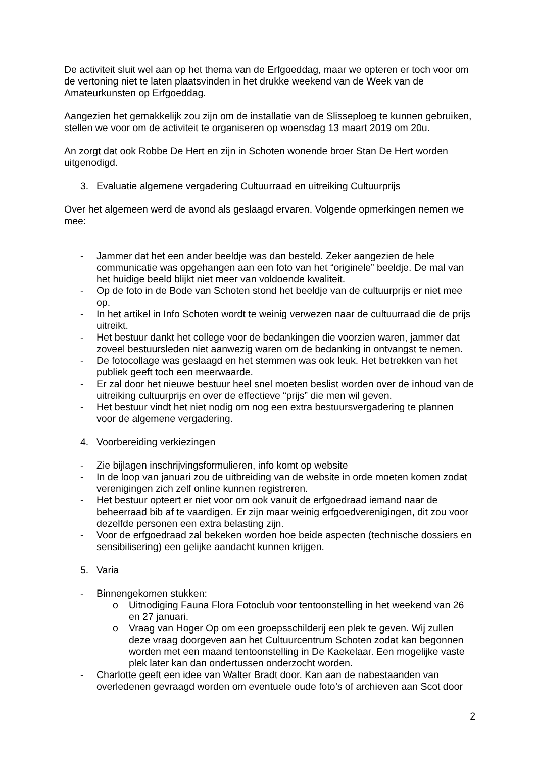De activiteit sluit wel aan op het thema van de Erfgoeddag, maar we opteren er toch voor om de vertoning niet te laten plaatsvinden in het drukke weekend van de Week van de Amateurkunsten op Erfgoeddag.
Aangezien het gemakkelijk zou zijn om de installatie van de Slisseploeg te kunnen gebruiken, stellen we voor om de activiteit te organiseren op woensdag 13 maart 2019 om 20u.
An zorgt dat ook Robbe De Hert en zijn in Schoten wonende broer Stan De Hert worden uitgenodigd.
3. Evaluatie algemene vergadering Cultuurraad en uitreiking Cultuurprijs
Over het algemeen werd de avond als geslaagd ervaren. Volgende opmerkingen nemen we mee:
- Jammer dat het een ander beeldje was dan besteld. Zeker aangezien de hele communicatie was opgehangen aan een foto van het “originele” beeldje. De mal van het huidige beeld blijkt niet meer van voldoende kwaliteit.
- Op de foto in de Bode van Schoten stond het beeldje van de cultuurprijs er niet mee op.
- In het artikel in Info Schoten wordt te weinig verwezen naar de cultuurraad die de prijs uitreikt.
- Het bestuur dankt het college voor de bedankingen die voorzien waren, jammer dat zoveel bestuursleden niet aanwezig waren om de bedanking in ontvangst te nemen.
- De fotocollage was geslaagd en het stemmen was ook leuk. Het betrekken van het publiek geeft toch een meerwaarde.
- Er zal door het nieuwe bestuur heel snel moeten beslist worden over de inhoud van de uitreiking cultuurprijs en over de effectieve “prijs” die men wil geven.
- Het bestuur vindt het niet nodig om nog een extra bestuursvergadering te plannen voor de algemene vergadering.
4. Voorbereiding verkiezingen
- Zie bijlagen inschrijvingsformulieren, info komt op website
- In de loop van januari zou de uitbreiding van de website in orde moeten komen zodat verenigingen zich zelf online kunnen registreren.
- Het bestuur opteert er niet voor om ook vanuit de erfgoedraad iemand naar de beheerraad bib af te vaardigen. Er zijn maar weinig erfgoedverenigingen, dit zou voor dezelfde personen een extra belasting zijn.
- Voor de erfgoedraad zal bekeken worden hoe beide aspecten (technische dossiers en sensibilisering) een gelijke aandacht kunnen krijgen.
5. Varia
- Binnengekomen stukken:
o Uitnodiging Fauna Flora Fotoclub voor tentoonstelling in het weekend van 26 en 27 januari.
o Vraag van Hoger Op om een groepsschilderij een plek te geven. Wij zullen deze vraag doorgeven aan het Cultuurcentrum Schoten zodat kan begonnen worden met een maand tentoonstelling in De Kaekelaar. Een mogelijke vaste plek later kan dan ondertussen onderzocht worden.
- Charlotte geeft een idee van Walter Bradt door. Kan aan de nabestaanden van overledenen gevraagd worden om eventuele oude foto’s of archieven aan Scot door
2